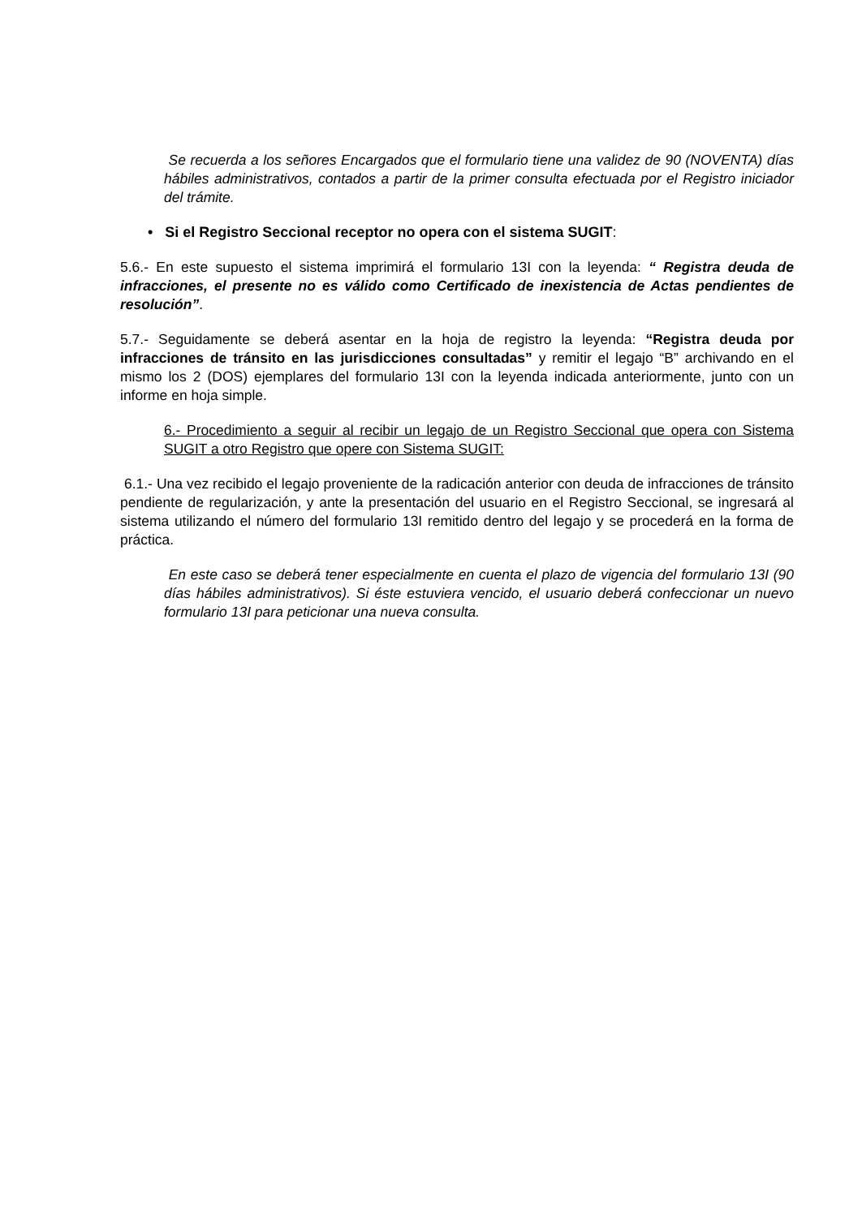Se recuerda a los señores Encargados que el formulario tiene una validez de 90 (NOVENTA) días hábiles administrativos, contados a partir de la primer consulta efectuada por el Registro iniciador del trámite.
• Si el Registro Seccional receptor no opera con el sistema SUGIT:
5.6.- En este supuesto el sistema imprimirá el formulario 13I con la leyenda: “ Registra deuda de infracciones, el presente no es válido como Certificado de inexistencia de Actas pendientes de resolución”.
5.7.- Seguidamente se deberá asentar en la hoja de registro la leyenda: “Registra deuda por infracciones de tránsito en las jurisdicciones consultadas” y remitir el legajo “B” archivando en el mismo los 2 (DOS) ejemplares del formulario 13I con la leyenda indicada anteriormente, junto con un informe en hoja simple.
6.- Procedimiento a seguir al recibir un legajo de un Registro Seccional que opera con Sistema SUGIT a otro Registro que opere con Sistema SUGIT:
6.1.- Una vez recibido el legajo proveniente de la radicación anterior con deuda de infracciones de tránsito pendiente de regularización, y ante la presentación del usuario en el Registro Seccional, se ingresará al sistema utilizando el número del formulario 13I remitido dentro del legajo y se procederá en la forma de práctica.
En este caso se deberá tener especialmente en cuenta el plazo de vigencia del formulario 13I (90 días hábiles administrativos). Si éste estuviera vencido, el usuario deberá confeccionar un nuevo formulario 13I para peticionar una nueva consulta.